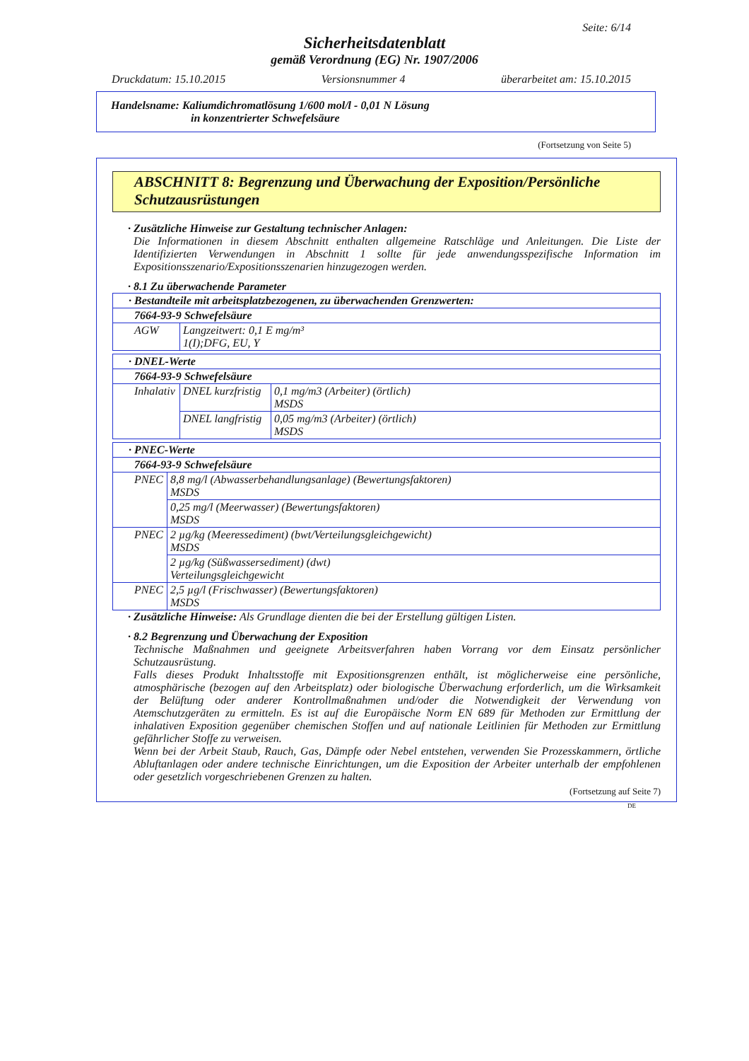Seite: 6/14
Sicherheitsdatenblatt
gemäß Verordnung (EG) Nr. 1907/2006
Druckdatum: 15.10.2015 Versionsnummer 4 überarbeitet am: 15.10.2015
Handelsname: Kaliumdichromatlösung 1/600 mol/l - 0,01 N Lösung
in konzentrierter Schwefelsäure
(Fortsetzung von Seite 5)
ABSCHNITT 8: Begrenzung und Überwachung der Exposition/Persönliche Schutzausrüstungen
· Zusätzliche Hinweise zur Gestaltung technischer Anlagen:
Die Informationen in diesem Abschnitt enthalten allgemeine Ratschläge und Anleitungen. Die Liste der Identifizierten Verwendungen in Abschnitt 1 sollte für jede anwendungsspezifische Information im Expositionsszenario/Expositionsszenarien hinzugezogen werden.
· 8.1 Zu überwachende Parameter
| · Bestandteile mit arbeitsplatzbezogenen, zu überwachenden Grenzwerten: | |
| 7664-93-9 Schwefelsäure | |
| AGW | Langzeitwert: 0,1 E mg/m³ 1(I);DFG, EU, Y |
| · DNEL-Werte | | |
| 7664-93-9 Schwefelsäure | | |
| Inhalativ | DNEL kurzfristig | 0,1 mg/m3 (Arbeiter) (örtlich) MSDS |
| | DNEL langfristig | 0,05 mg/m3 (Arbeiter) (örtlich) MSDS |
| · PNEC-Werte | |
| 7664-93-9 Schwefelsäure | |
| PNEC | 8,8 mg/l (Abwasserbehandlungsanlage) (Bewertungsfaktoren) MSDS |
| | 0,25 mg/l (Meerwasser) (Bewertungsfaktoren) MSDS |
| PNEC | 2 µg/kg (Meeressediment) (bwt/Verteilungsgleichgewicht) MSDS |
| | 2 µg/kg (Süßwassersediment) (dwt) Verteilungsgleichgewicht |
| PNEC | 2,5 µg/l (Frischwasser) (Bewertungsfaktoren) MSDS |
· Zusätzliche Hinweise: Als Grundlage dienten die bei der Erstellung gültigen Listen.
· 8.2 Begrenzung und Überwachung der Exposition
Technische Maßnahmen und geeignete Arbeitsverfahren haben Vorrang vor dem Einsatz persönlicher Schutzausrüstung.
Falls dieses Produkt Inhaltsstoffe mit Expositionsgrenzen enthält, ist möglicherweise eine persönliche, atmosphärische (bezogen auf den Arbeitsplatz) oder biologische Überwachung erforderlich, um die Wirksamkeit der Belüftung oder anderer Kontrollmaßnahmen und/oder die Notwendigkeit der Verwendung von Atemschutzgeräten zu ermitteln. Es ist auf die Europäische Norm EN 689 für Methoden zur Ermittlung der inhalativen Exposition gegenüber chemischen Stoffen und auf nationale Leitlinien für Methoden zur Ermittlung gefährlicher Stoffe zu verweisen.
Wenn bei der Arbeit Staub, Rauch, Gas, Dämpfe oder Nebel entstehen, verwenden Sie Prozesskammern, örtliche Abluftanlagen oder andere technische Einrichtungen, um die Exposition der Arbeiter unterhalb der empfohlenen oder gesetzlich vorgeschriebenen Grenzen zu halten.
(Fortsetzung auf Seite 7)
DE